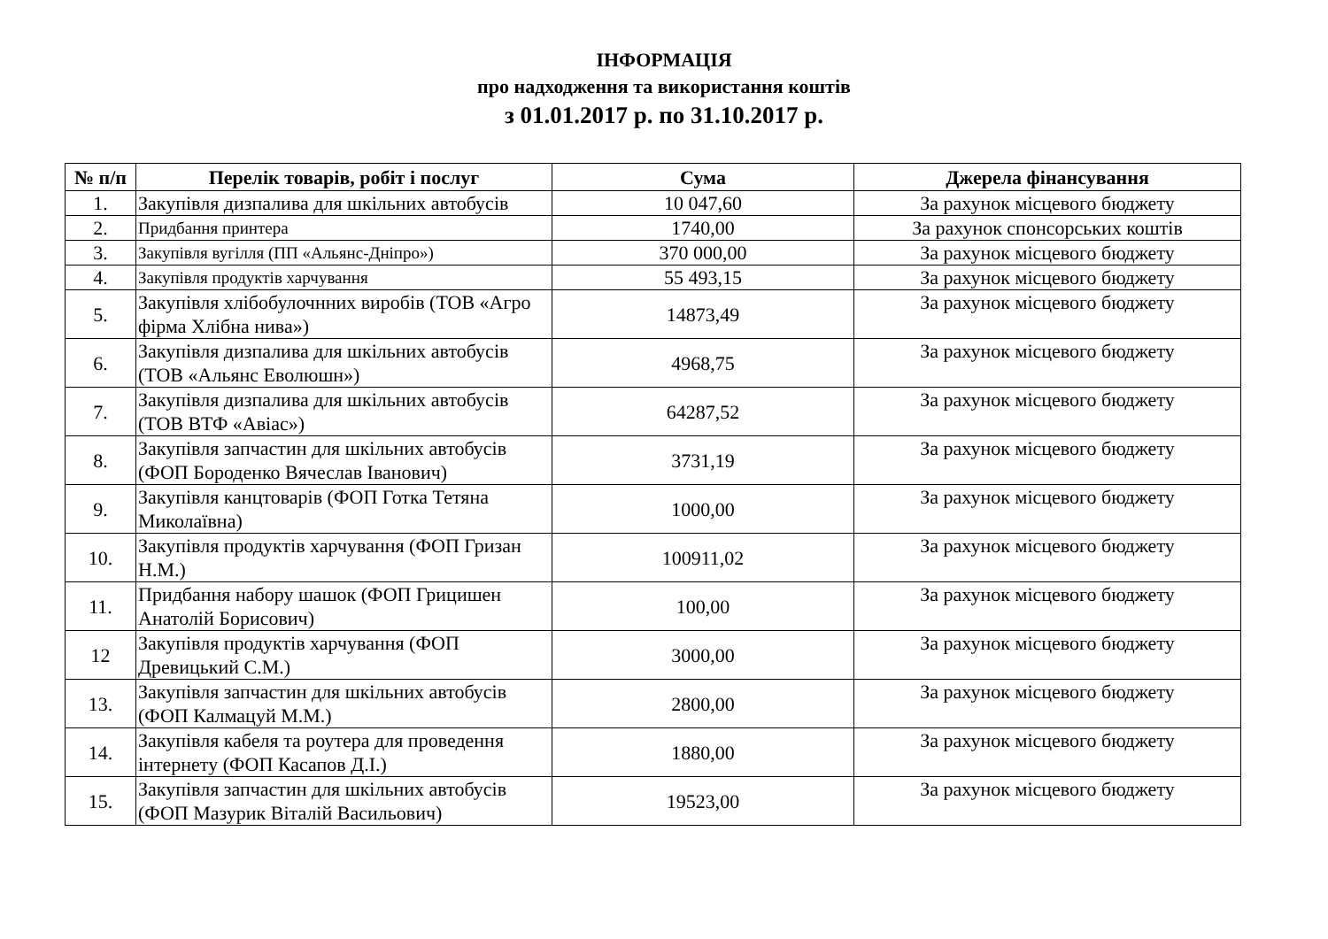ІНФОРМАЦІЯ
про надходження та використання коштів
з 01.01.2017 р. по 31.10.2017 р.
| № п/п | Перелік товарів, робіт і послуг | Сума | Джерела фінансування |
| --- | --- | --- | --- |
| 1. | Закупівля дизпалива для шкільних автобусів | 10 047,60 | За рахунок місцевого бюджету |
| 2. | Придбання принтера | 1740,00 | За рахунок спонсорських коштів |
| 3. | Закупівля вугілля (ПП «Альянс-Дніпро») | 370 000,00 | За рахунок місцевого бюджету |
| 4. | Закупівля продуктів харчування | 55 493,15 | За рахунок місцевого бюджету |
| 5. | Закупівля хлібобулочнних виробів (ТОВ «Агро фірма Хлібна нива») | 14873,49 | За рахунок місцевого бюджету |
| 6. | Закупівля дизпалива для шкільних автобусів (ТОВ «Альянс Еволюшн») | 4968,75 | За рахунок місцевого бюджету |
| 7. | Закупівля дизпалива для шкільних автобусів (ТОВ ВТФ «Авіас») | 64287,52 | За рахунок місцевого бюджету |
| 8. | Закупівля запчастин для шкільних автобусів (ФОП Бороденко Вячеслав Іванович) | 3731,19 | За рахунок місцевого бюджету |
| 9. | Закупівля канцтоварів (ФОП Готка Тетяна Миколаївна) | 1000,00 | За рахунок місцевого бюджету |
| 10. | Закупівля продуктів харчування (ФОП Гризан Н.М.) | 100911,02 | За рахунок місцевого бюджету |
| 11. | Придбання набору шашок (ФОП Грицишен Анатолій Борисович) | 100,00 | За рахунок місцевого бюджету |
| 12 | Закупівля продуктів харчування (ФОП Древицький С.М.) | 3000,00 | За рахунок місцевого бюджету |
| 13. | Закупівля запчастин для шкільних автобусів (ФОП Калмацуй М.М.) | 2800,00 | За рахунок місцевого бюджету |
| 14. | Закупівля кабеля та роутера для проведення інтернету (ФОП Касапов Д.І.) | 1880,00 | За рахунок місцевого бюджету |
| 15. | Закупівля запчастин для шкільних автобусів (ФОП Мазурик Віталій Васильович) | 19523,00 | За рахунок місцевого бюджету |